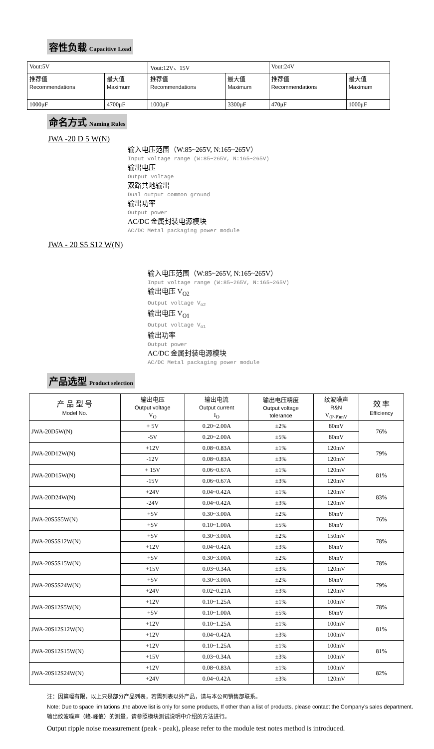容性负载 Capacitive Load
| Vout:5V | | Vout:12V、15V | | Vout:24V | |
| 推荐值 Recommendations | 最大值 Maximum | 推荐值 Recommendations | 最大值 Maximum | 推荐值 Recommendations | 最大值 Maximum |
| 1000μF | 4700μF | 1000μF | 3300μF | 470μF | 1000μF |
命名方式 Naming Rules
JWA -20 D 5 W(N)
输入电压范围（W:85~265V, N:165~265V）
Input voltage range (W:85~265V, N:165~265V)
输出电压
Output voltage
双路共地输出
Dual output common ground
输出功率
Output power
AC/DC 金属封装电源模块
AC/DC Metal packaging power module
JWA - 20 S5 S12 W(N)
输入电压范围（W:85~265V, N:165~265V）
Input voltage range (W:85~265V, N:165~265V)
输出电压 V<sub>O2</sub>
Output voltage V<sub>o2</sub>
输出电压 V<sub>O1</sub>
Output voltage V<sub>o1</sub>
输出功率
Output power
AC/DC 金属封装电源模块
AC/DC Metal packaging power module
产品选型 Product selection
| 产 品 型 号 Model No. | 输出电压 Output voltage V<sub>O</sub> | 输出电流 Output current I<sub>O</sub> | 输出电压精度 Output voltage tolerance | 纹波噪声 R&N V<sub>(P-P)mV</sub> | 效 率 Efficiency |
| JWA-20D5W(N) | + 5V | 0.20~2.00A | ±2% | 80mV | 76% |
| | -5V | 0.20~2.00A | ±5% | 80mV | |
| JWA-20D12W(N) | +12V | 0.08~0.83A | ±1% | 120mV | 79% |
| | -12V | 0.08~0.83A | ±3% | 120mV | |
| JWA-20D15W(N) | + 15V | 0.06~0.67A | ±1% | 120mV | 81% |
| | -15V | 0.06~0.67A | ±3% | 120mV | |
| JWA-20D24W(N) | +24V | 0.04~0.42A | ±1% | 120mV | 83% |
| | -24V | 0.04~0.42A | ±3% | 120mV | |
| JWA-20S5S5W(N) | +5V | 0.30~3.00A | ±2% | 80mV | 76% |
| | +5V | 0.10~1.00A | ±5% | 80mV | |
| JWA-20S5S12W(N) | +5V | 0.30~3.00A | ±2% | 150mV | 78% |
| | +12V | 0.04~0.42A | ±3% | 80mV | |
| JWA-20S5S15W(N) | +5V | 0.30~3.00A | ±2% | 80mV | 78% |
| | +15V | 0.03~0.34A | ±3% | 120mV | |
| JWA-20S5S24W(N) | +5V | 0.30~3.00A | ±2% | 80mV | 79% |
| | +24V | 0.02~0.21A | ±3% | 120mV | |
| JWA-20S12S5W(N) | +12V | 0.10~1.25A | ±1% | 100mV | 78% |
| | +5V | 0.10~1.00A | ±5% | 80mV | |
| JWA-20S12S12W(N) | +12V | 0.10~1.25A | ±1% | 100mV | 81% |
| | +12V | 0.04~0.42A | ±3% | 100mV | |
| JWA-20S12S15W(N) | +12V | 0.10~1.25A | ±1% | 100mV | 81% |
| | +15V | 0.03~0.34A | ±3% | 100mV | |
| JWA-20S12S24W(N) | +12V | 0.08~0.83A | ±1% | 100mV | 82% |
| | +24V | 0.04~0.42A | ±3% | 120mV | |
注：因篇幅有限，以上只是部分产品列表，若需列表以外产品，请与本公司销售部联系。
Note: Due to space limitations ,the above list is only for some products, If other than a list of products, please contact the Company's sales department.
输出纹波噪声（峰-峰值）的测量，请参照模块测试说明中介绍的方法进行。
Output ripple noise measurement (peak - peak), please refer to the module test notes method is introduced.